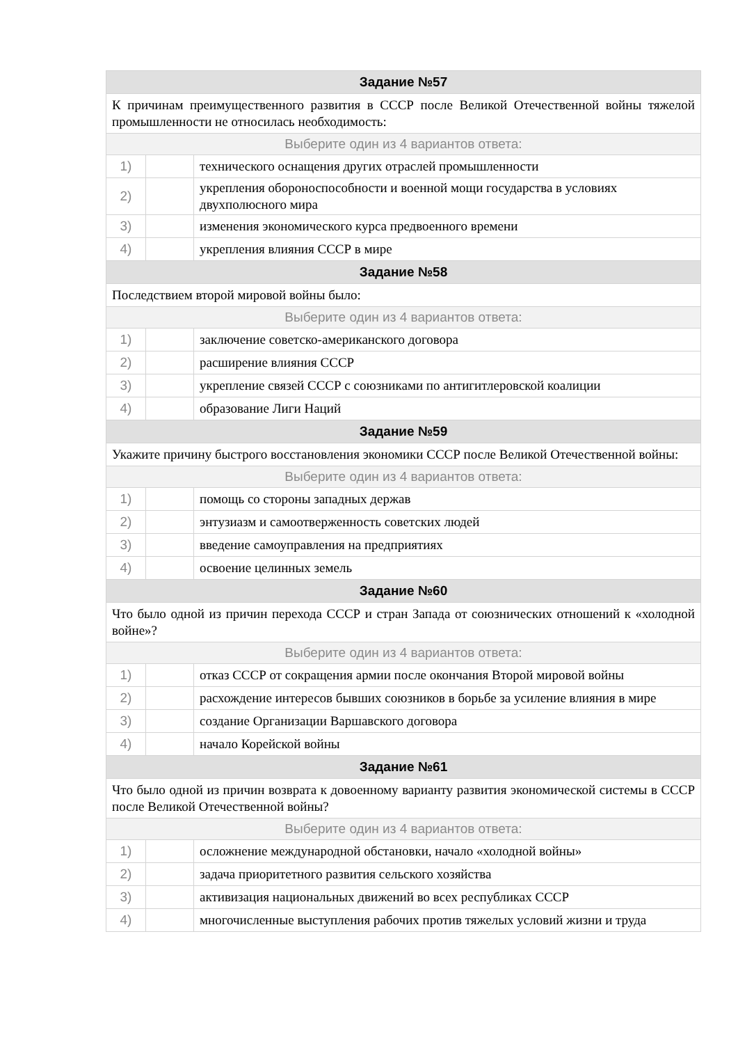| Задание №57 | | |
| --- | --- | --- |
| К причинам преимущественного развития в СССР после Великой Отечественной войны тяжелой промышленности не относилась необходимость: | | |
| Выберите один из 4 вариантов ответа: | | |
| 1) | | технического оснащения других отраслей промышленности |
| 2) | | укрепления обороноспособности и военной мощи государства в условиях двухполюсного мира |
| 3) | | изменения экономического курса предвоенного времени |
| 4) | | укрепления влияния СССР в мире |
| Задание №58 | | |
| Последствием второй мировой войны было: | | |
| Выберите один из 4 вариантов ответа: | | |
| 1) | | заключение советско-американского договора |
| 2) | | расширение влияния СССР |
| 3) | | укрепление связей СССР с союзниками по антигитлеровской коалиции |
| 4) | | образование Лиги Наций |
| Задание №59 | | |
| Укажите причину быстрого восстановления экономики СССР после Великой Отечественной войны: | | |
| Выберите один из 4 вариантов ответа: | | |
| 1) | | помощь со стороны западных держав |
| 2) | | энтузиазм и самоотверженность советских людей |
| 3) | | введение самоуправления на предприятиях |
| 4) | | освоение целинных земель |
| Задание №60 | | |
| Что было одной из причин перехода СССР и стран Запада от союзнических отношений к «холодной войне»? | | |
| Выберите один из 4 вариантов ответа: | | |
| 1) | | отказ СССР от сокращения армии после окончания Второй мировой войны |
| 2) | | расхождение интересов бывших союзников в борьбе за усиление влияния в мире |
| 3) | | создание Организации Варшавского договора |
| 4) | | начало Корейской войны |
| Задание №61 | | |
| Что было одной из причин возврата к довоенному варианту развития экономической системы в СССР после Великой Отечественной войны? | | |
| Выберите один из 4 вариантов ответа: | | |
| 1) | | осложнение международной обстановки, начало «холодной войны» |
| 2) | | задача приоритетного развития сельского хозяйства |
| 3) | | активизация национальных движений во всех республиках СССР |
| 4) | | многочисленные выступления рабочих против тяжелых условий жизни и труда |